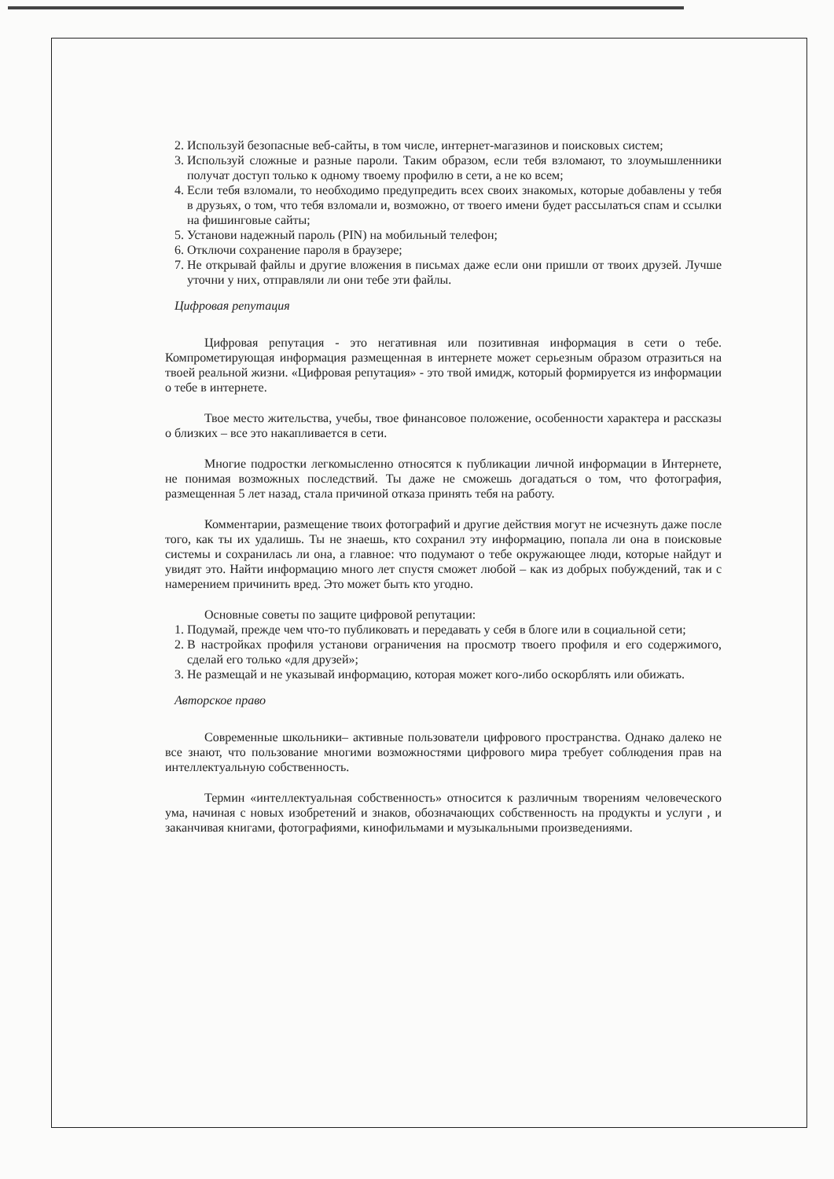2. Используй безопасные веб-сайты, в том числе, интернет-магазинов и поисковых систем;
3. Используй сложные и разные пароли. Таким образом, если тебя взломают, то злоумышленники получат доступ только к одному твоему профилю в сети, а не ко всем;
4. Если тебя взломали, то необходимо предупредить всех своих знакомых, которые добавлены у тебя в друзьях, о том, что тебя взломали и, возможно, от твоего имени будет рассылаться спам и ссылки на фишинговые сайты;
5. Установи надежный пароль (PIN) на мобильный телефон;
6. Отключи сохранение пароля в браузере;
7. Не открывай файлы и другие вложения в письмах даже если они пришли от твоих друзей. Лучше уточни у них, отправляли ли они тебе эти файлы.
Цифровая репутация
Цифровая репутация - это негативная или позитивная информация в сети о тебе. Компрометирующая информация размещенная в интернете может серьезным образом отразиться на твоей реальной жизни. «Цифровая репутация» - это твой имидж, который формируется из информации о тебе в интернете.
Твое место жительства, учебы, твое финансовое положение, особенности характера и рассказы о близких – все это накапливается в сети.
Многие подростки легкомысленно относятся к публикации личной информации в Интернете, не понимая возможных последствий. Ты даже не сможешь догадаться о том, что фотография, размещенная 5 лет назад, стала причиной отказа принять тебя на работу.
Комментарии, размещение твоих фотографий и другие действия могут не исчезнуть даже после того, как ты их удалишь. Ты не знаешь, кто сохранил эту информацию, попала ли она в поисковые системы и сохранилась ли она, а главное: что подумают о тебе окружающее люди, которые найдут и увидят это. Найти информацию много лет спустя сможет любой – как из добрых побуждений, так и с намерением причинить вред. Это может быть кто угодно.
Основные советы по защите цифровой репутации:
1. Подумай, прежде чем что-то публиковать и передавать у себя в блоге или в социальной сети;
2. В настройках профиля установи ограничения на просмотр твоего профиля и его содержимого, сделай его только «для друзей»;
3. Не размещай и не указывай информацию, которая может кого-либо оскорблять или обижать.
Авторское право
Современные школьники– активные пользователи цифрового пространства. Однако далеко не все знают, что пользование многими возможностями цифрового мира требует соблюдения прав на интеллектуальную собственность.
Термин «интеллектуальная собственность» относится к различным творениям человеческого ума, начиная с новых изобретений и знаков, обозначающих собственность на продукты и услуги , и заканчивая книгами, фотографиями, кинофильмами и музыкальными произведениями.